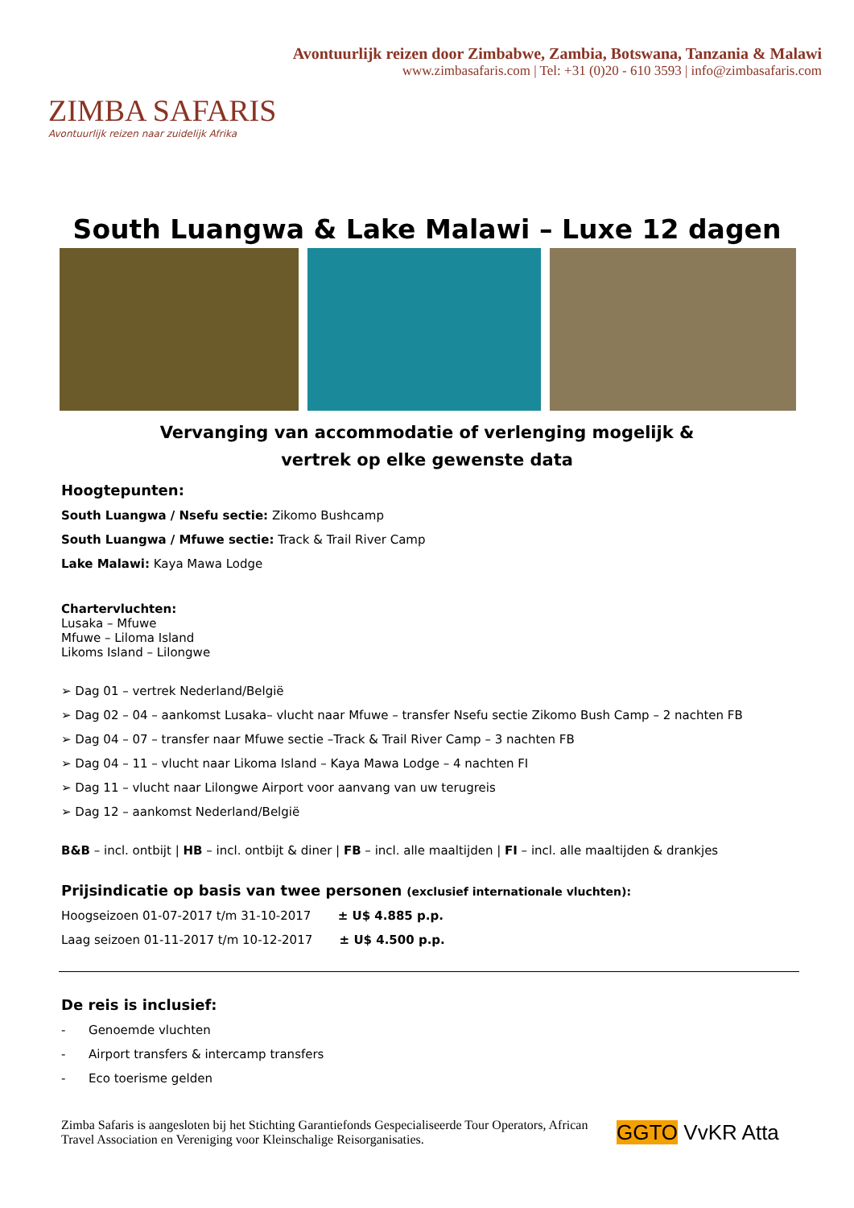ZIMBA SAFARIS
Avontuurlijk reizen naar zuidelijk Afrika
Avontuurlijk reizen door Zimbabwe, Zambia, Botswana, Tanzania & Malawi
www.zimbasafaris.com | Tel: +31 (0)20 - 610 3593 | info@zimbasafaris.com
South Luangwa & Lake Malawi – Luxe 12 dagen
Vervanging van accommodatie of verlenging mogelijk &
vertrek op elke gewenste data
Hoogtepunten:
South Luangwa / Nsefu sectie: Zikomo Bushcamp
South Luangwa / Mfuwe sectie: Track & Trail River Camp
Lake Malawi: Kaya Mawa Lodge
Chartervluchten:
Lusaka – Mfuwe
Mfuwe – Liloma Island
Likoms Island – Lilongwe
➢ Dag 01 – vertrek Nederland/België
➢ Dag 02 – 04 – aankomst Lusaka– vlucht naar Mfuwe – transfer Nsefu sectie Zikomo Bush Camp – 2 nachten FB
➢ Dag 04 – 07 – transfer naar Mfuwe sectie –Track & Trail River Camp – 3 nachten FB
➢ Dag 04 – 11 – vlucht naar Likoma Island – Kaya Mawa Lodge – 4 nachten FI
➢ Dag 11 – vlucht naar Lilongwe Airport voor aanvang van uw terugreis
➢ Dag 12 – aankomst Nederland/België
B&B – incl. ontbijt | HB – incl. ontbijt & diner | FB – incl. alle maaltijden | FI – incl. alle maaltijden & drankjes
Prijsindicatie op basis van twee personen (exclusief internationale vluchten):
Hoogseizoen 01-07-2017 t/m 31-10-2017 ± U$ 4.885 p.p.
Laag seizoen 01-11-2017 t/m 10-12-2017 ± U$ 4.500 p.p.
De reis is inclusief:
- Genoemde vluchten
- Airport transfers & intercamp transfers
- Eco toerisme gelden
Zimba Safaris is aangesloten bij het Stichting Garantiefonds Gespecialiseerde Tour Operators, African Travel Association en Vereniging voor Kleinschalige Reisorganisaties.
GGTO VvKR Atta